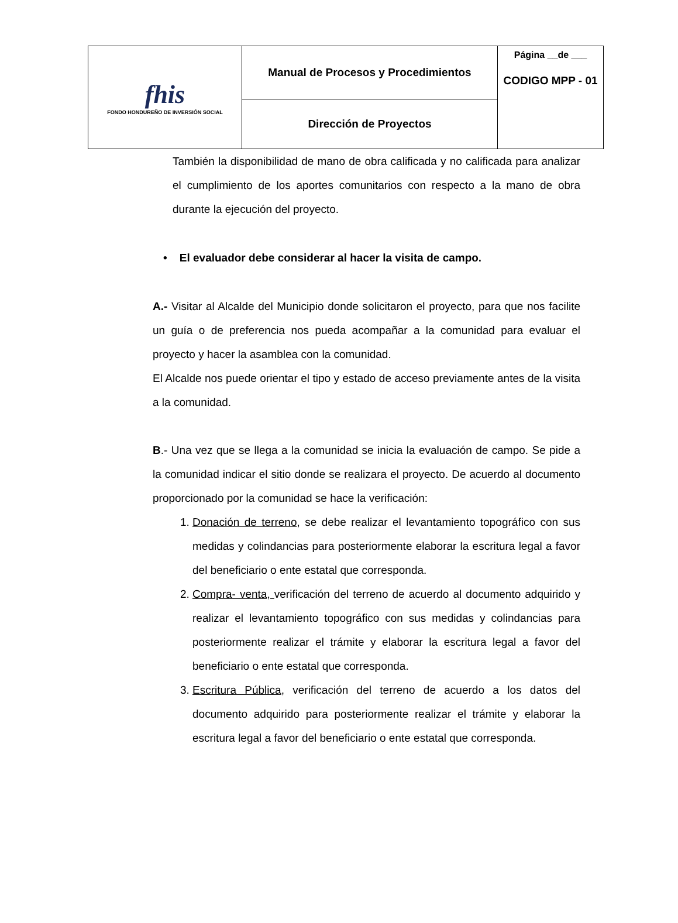| fhis FONDO HONDUREÑO DE INVERSIÓN SOCIAL | Manual de Procesos y Procedimientos | Página __de ___ CODIGO MPP - 01 |
| | Dirección de Proyectos | |
También la disponibilidad de mano de obra calificada y no calificada para analizar el cumplimiento de los aportes comunitarios con respecto a la mano de obra durante la ejecución del proyecto.
• El evaluador debe considerar al hacer la visita de campo.
A.- Visitar al Alcalde del Municipio donde solicitaron el proyecto, para que nos facilite un guía o de preferencia nos pueda acompañar a la comunidad para evaluar el proyecto y hacer la asamblea con la comunidad.
El Alcalde nos puede orientar el tipo y estado de acceso previamente antes de la visita a la comunidad.
B.- Una vez que se llega a la comunidad se inicia la evaluación de campo. Se pide a la comunidad indicar el sitio donde se realizara el proyecto. De acuerdo al documento proporcionado por la comunidad se hace la verificación:
1. Donación de terreno, se debe realizar el levantamiento topográfico con sus medidas y colindancias para posteriormente elaborar la escritura legal a favor del beneficiario o ente estatal que corresponda.
2. Compra- venta, verificación del terreno de acuerdo al documento adquirido y realizar el levantamiento topográfico con sus medidas y colindancias para posteriormente realizar el trámite y elaborar la escritura legal a favor del beneficiario o ente estatal que corresponda.
3. Escritura Pública, verificación del terreno de acuerdo a los datos del documento adquirido para posteriormente realizar el trámite y elaborar la escritura legal a favor del beneficiario o ente estatal que corresponda.